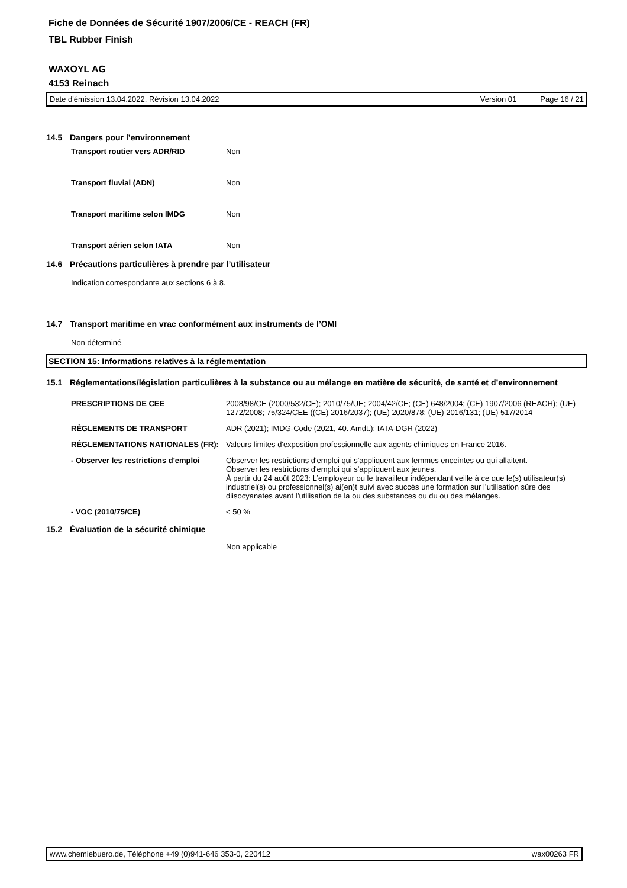Fiche de Données de Sécurité 1907/2006/CE - REACH (FR)
TBL Rubber Finish
WAXOYL AG
4153 Reinach
Date d'émission 13.04.2022, Révision 13.04.2022 Version 01 Page 16 / 21
14.5 Dangers pour l’environnement
| Transport routier vers ADR/RID | Non |
| Transport fluvial (ADN) | Non |
| Transport maritime selon IMDG | Non |
| Transport aérien selon IATA | Non |
14.6 Précautions particulières à prendre par l’utilisateur
Indication correspondante aux sections 6 à 8.
14.7 Transport maritime en vrac conformément aux instruments de l’OMI
Non déterminé
SECTION 15: Informations relatives à la réglementation
15.1 Réglementations/législation particulières à la substance ou au mélange en matière de sécurité, de santé et d’environnement
| PRESCRIPTIONS DE CEE | 2008/98/CE (2000/532/CE); 2010/75/UE; 2004/42/CE; (CE) 648/2004; (CE) 1907/2006 (REACH); (UE) 1272/2008; 75/324/CEE ((CE) 2016/2037); (UE) 2020/878; (UE) 2016/131; (UE) 517/2014 |
| RÈGLEMENTS DE TRANSPORT | ADR (2021); IMDG-Code (2021, 40. Amdt.); IATA-DGR (2022) |
| RÉGLEMENTATIONS NATIONALES (FR): | Valeurs limites d'exposition professionnelle aux agents chimiques en France 2016. |
| - Observer les restrictions d'emploi | Observer les restrictions d'emploi qui s'appliquent aux femmes enceintes ou qui allaitent. Observer les restrictions d'emploi qui s'appliquent aux jeunes. À partir du 24 août 2023: L’employeur ou le travailleur indépendant veille à ce que le(s) utilisateur(s) industriel(s) ou professionnel(s) ai(en)t suivi avec succès une formation sur l’utilisation sûre des diisocyanates avant l’utilisation de la ou des substances ou du ou des mélanges. |
| - VOC (2010/75/CE) | < 50 % |
15.2 Évaluation de la sécurité chimique
Non applicable
www.chemiebuero.de, Téléphone +49 (0)941-646 353-0, 220412 wax00263 FR